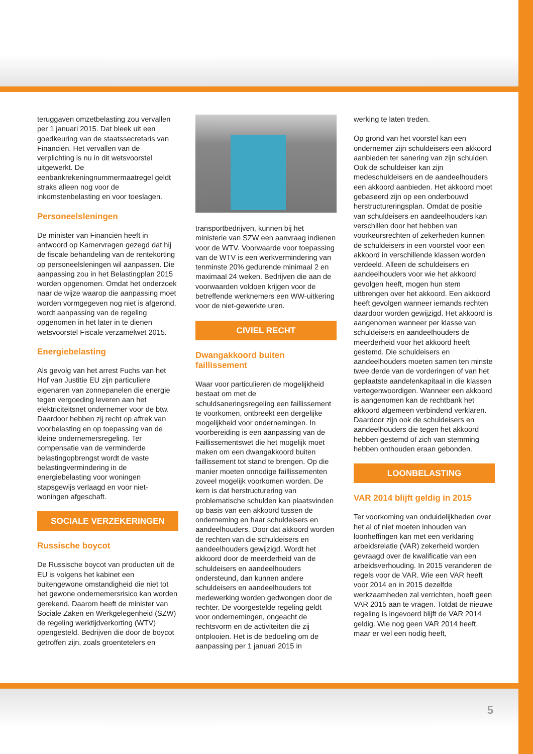teruggaven omzetbelasting zou vervallen per 1 januari 2015. Dat bleek uit een goedkeuring van de staatssecretaris van Financiën. Het vervallen van de verplichting is nu in dit wetsvoorstel uitgewerkt. De eenbankrekeningnummermaatregel geldt straks alleen nog voor de inkomstenbelasting en voor toeslagen.
Personeelsleningen
De minister van Financiën heeft in antwoord op Kamervragen gezegd dat hij de fiscale behandeling van de rentekorting op personeelsleningen wil aanpassen. Die aanpassing zou in het Belastingplan 2015 worden opgenomen. Omdat het onderzoek naar de wijze waarop die aanpassing moet worden vormgegeven nog niet is afgerond, wordt aanpassing van de regeling opgenomen in het later in te dienen wetsvoorstel Fiscale verzamelwet 2015.
Energiebelasting
Als gevolg van het arrest Fuchs van het Hof van Justitie EU zijn particuliere eigenaren van zonnepanelen die energie tegen vergoeding leveren aan het elektriciteitsnet ondernemer voor de btw. Daardoor hebben zij recht op aftrek van voorbelasting en op toepassing van de kleine ondernemersregeling. Ter compensatie van de verminderde belastingopbrengst wordt de vaste belastingvermindering in de energiebelasting voor woningen stapsgewijs verlaagd en voor niet-woningen afgeschaft.
SOCIALE VERZEKERINGEN
Russische boycot
De Russische boycot van producten uit de EU is volgens het kabinet een buitengewone omstandigheid die niet tot het gewone ondernemersrisico kan worden gerekend. Daarom heeft de minister van Sociale Zaken en Werkgelegenheid (SZW) de regeling werktijdverkorting (WTV) opengesteld. Bedrijven die door de boycot getroffen zijn, zoals groentetelers en
transportbedrijven, kunnen bij het ministerie van SZW een aanvraag indienen voor de WTV. Voorwaarde voor toepassing van de WTV is een werkvermindering van tenminste 20% gedurende minimaal 2 en maximaal 24 weken. Bedrijven die aan de voorwaarden voldoen krijgen voor de betreffende werknemers een WW-uitkering voor de niet-gewerkte uren.
CIVIEL RECHT
Dwangakkoord buiten faillissement
Waar voor particulieren de mogelijkheid bestaat om met de schuldsaneringsregeling een faillissement te voorkomen, ontbreekt een dergelijke mogelijkheid voor ondernemingen. In voorbereiding is een aanpassing van de Faillissementswet die het mogelijk moet maken om een dwangakkoord buiten faillissement tot stand te brengen. Op die manier moeten onnodige faillissementen zoveel mogelijk voorkomen worden. De kern is dat herstructurering van problematische schulden kan plaatsvinden op basis van een akkoord tussen de onderneming en haar schuldeisers en aandeelhouders. Door dat akkoord worden de rechten van die schuldeisers en aandeelhouders gewijzigd. Wordt het akkoord door de meerderheid van de schuldeisers en aandeelhouders ondersteund, dan kunnen andere schuldeisers en aandeelhouders tot medewerking worden gedwongen door de rechter. De voorgestelde regeling geldt voor ondernemingen, ongeacht de rechtsvorm en de activiteiten die zij ontplooien. Het is de bedoeling om de aanpassing per 1 januari 2015 in
werking te laten treden.
Op grond van het voorstel kan een ondernemer zijn schuldeisers een akkoord aanbieden ter sanering van zijn schulden. Ook de schuldeiser kan zijn medeschuldeisers en de aandeelhouders een akkoord aanbieden. Het akkoord moet gebaseerd zijn op een onderbouwd herstructureringsplan. Omdat de positie van schuldeisers en aandeelhouders kan verschillen door het hebben van voorkeursrechten of zekerheden kunnen de schuldeisers in een voorstel voor een akkoord in verschillende klassen worden verdeeld. Alleen de schuldeisers en aandeelhouders voor wie het akkoord gevolgen heeft, mogen hun stem uitbrengen over het akkoord. Een akkoord heeft gevolgen wanneer iemands rechten daardoor worden gewijzigd. Het akkoord is aangenomen wanneer per klasse van schuldeisers en aandeelhouders de meerderheid voor het akkoord heeft gestemd. Die schuldeisers en aandeelhouders moeten samen ten minste twee derde van de vorderingen of van het geplaatste aandelenkapitaal in die klassen vertegenwoordigen. Wanneer een akkoord is aangenomen kan de rechtbank het akkoord algemeen verbindend verklaren. Daardoor zijn ook de schuldeisers en aandeelhouders die tegen het akkoord hebben gestemd of zich van stemming hebben onthouden eraan gebonden.
LOONBELASTING
VAR 2014 blijft geldig in 2015
Ter voorkoming van onduidelijkheden over het al of niet moeten inhouden van loonheffingen kan met een verklaring arbeidsrelatie (VAR) zekerheid worden gevraagd over de kwalificatie van een arbeidsverhouding. In 2015 veranderen de regels voor de VAR. Wie een VAR heeft voor 2014 en in 2015 dezelfde werkzaamheden zal verrichten, hoeft geen VAR 2015 aan te vragen. Totdat de nieuwe regeling is ingevoerd blijft de VAR 2014 geldig. Wie nog geen VAR 2014 heeft, maar er wel een nodig heeft,
5